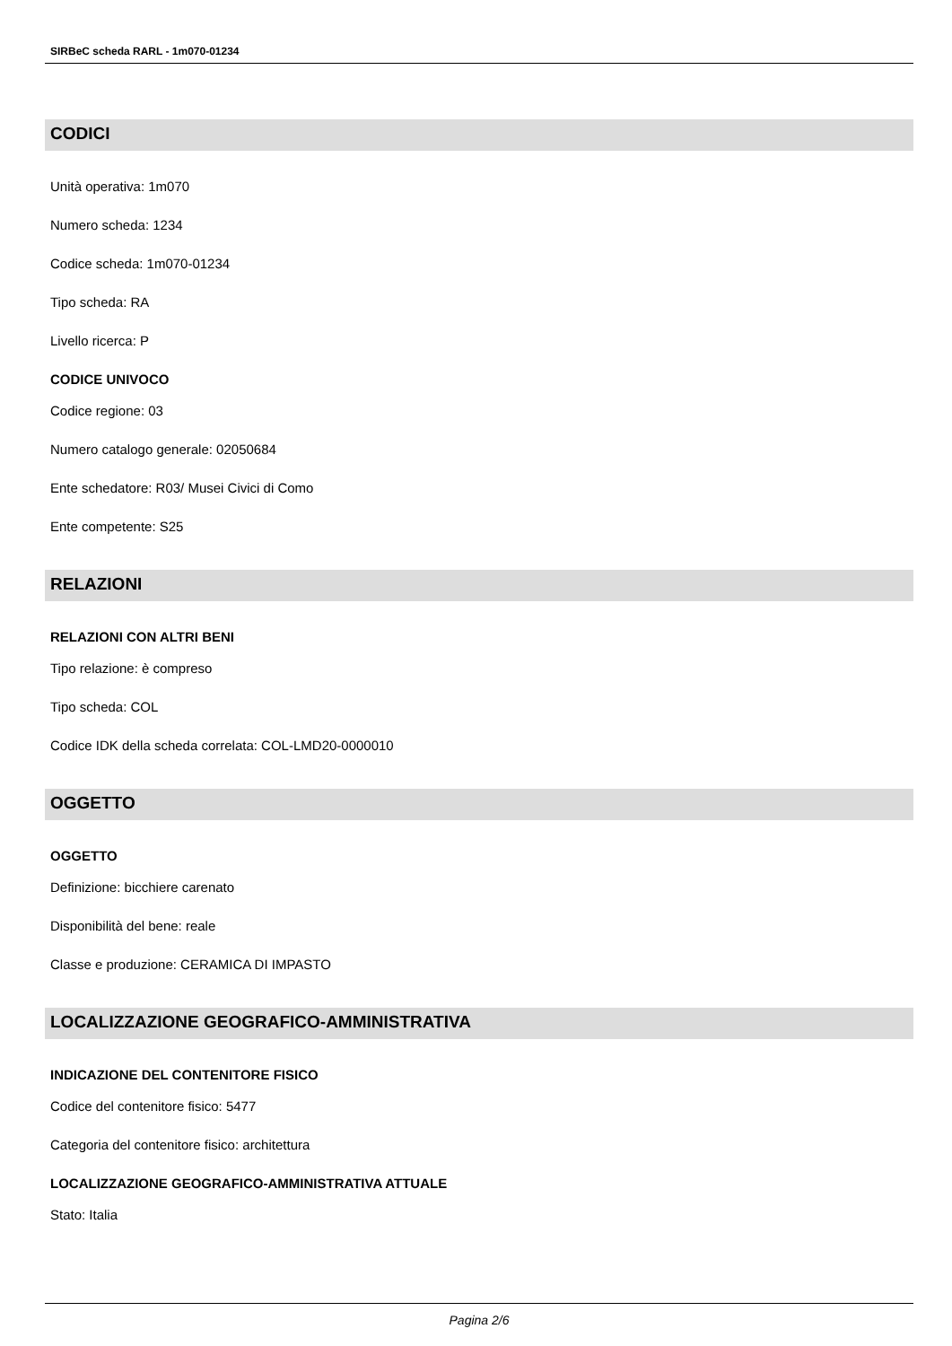SIRBeC scheda RARL - 1m070-01234
CODICI
Unità operativa: 1m070
Numero scheda: 1234
Codice scheda: 1m070-01234
Tipo scheda: RA
Livello ricerca: P
CODICE UNIVOCO
Codice regione: 03
Numero catalogo generale: 02050684
Ente schedatore: R03/ Musei Civici di Como
Ente competente: S25
RELAZIONI
RELAZIONI CON ALTRI BENI
Tipo relazione: è compreso
Tipo scheda: COL
Codice IDK della scheda correlata: COL-LMD20-0000010
OGGETTO
OGGETTO
Definizione: bicchiere carenato
Disponibilità del bene: reale
Classe e produzione: CERAMICA DI IMPASTO
LOCALIZZAZIONE GEOGRAFICO-AMMINISTRATIVA
INDICAZIONE DEL CONTENITORE FISICO
Codice del contenitore fisico: 5477
Categoria del contenitore fisico: architettura
LOCALIZZAZIONE GEOGRAFICO-AMMINISTRATIVA ATTUALE
Stato: Italia
Pagina 2/6